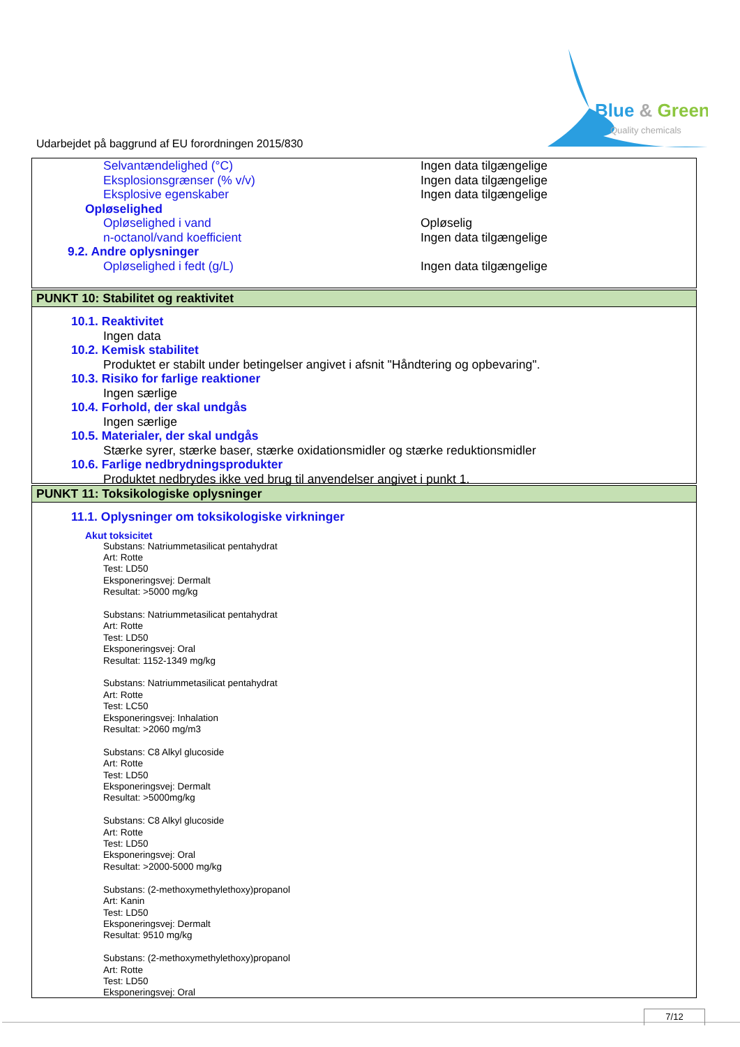Blue & Green
Quality chemicals
Udarbejdet på baggrund af EU forordningen 2015/830
Selvantændelighed (°C) Ingen data tilgængelige
Eksplosionsgrænser (% v/v) Ingen data tilgængelige
Eksplosive egenskaber Ingen data tilgængelige
Opløselighed
Opløselighed i vand Opløselig
n-octanol/vand koefficient Ingen data tilgængelige
9.2. Andre oplysninger
Opløselighed i fedt (g/L) Ingen data tilgængelige
PUNKT 10: Stabilitet og reaktivitet
10.1. Reaktivitet
Ingen data
10.2. Kemisk stabilitet
Produktet er stabilt under betingelser angivet i afsnit "Håndtering og opbevaring".
10.3. Risiko for farlige reaktioner
Ingen særlige
10.4. Forhold, der skal undgås
Ingen særlige
10.5. Materialer, der skal undgås
Stærke syrer, stærke baser, stærke oxidationsmidler og stærke reduktionsmidler
10.6. Farlige nedbrydningsprodukter
Produktet nedbrydes ikke ved brug til anvendelser angivet i punkt 1.
PUNKT 11: Toksikologiske oplysninger
11.1. Oplysninger om toksikologiske virkninger
Akut toksicitet
Substans: Natriummetasilicat pentahydrat
Art: Rotte
Test: LD50
Eksponeringsvej: Dermalt
Resultat: >5000 mg/kg
Substans: Natriummetasilicat pentahydrat
Art: Rotte
Test: LD50
Eksponeringsvej: Oral
Resultat: 1152-1349 mg/kg
Substans: Natriummetasilicat pentahydrat
Art: Rotte
Test: LC50
Eksponeringsvej: Inhalation
Resultat: >2060 mg/m3
Substans: C8 Alkyl glucoside
Art: Rotte
Test: LD50
Eksponeringsvej: Dermalt
Resultat: >5000mg/kg
Substans: C8 Alkyl glucoside
Art: Rotte
Test: LD50
Eksponeringsvej: Oral
Resultat: >2000-5000 mg/kg
Substans: (2-methoxymethylethoxy)propanol
Art: Kanin
Test: LD50
Eksponeringsvej: Dermalt
Resultat: 9510 mg/kg
Substans: (2-methoxymethylethoxy)propanol
Art: Rotte
Test: LD50
Eksponeringsvej: Oral
7/12